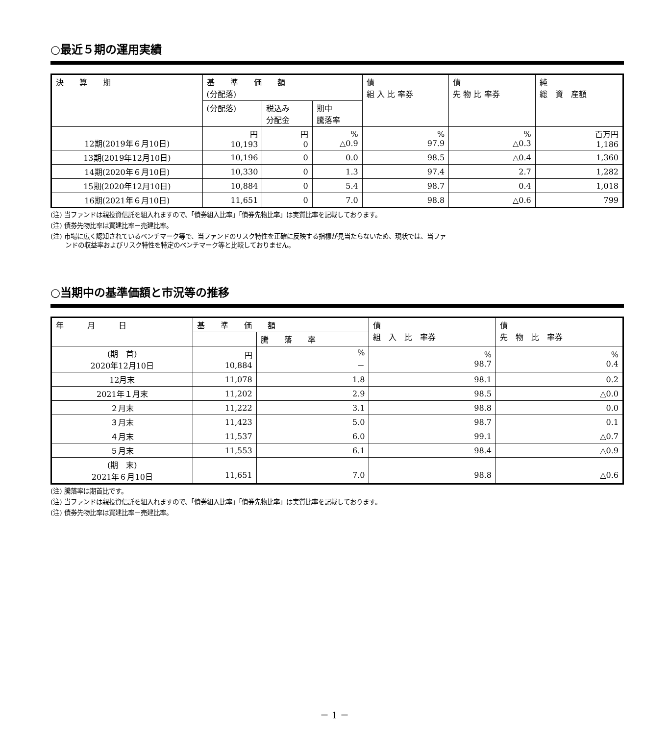○最近５期の運用実績
| 決 算 期 | 基 準 価 額 (分配落) | | | 債 組 入 比 率券 | 債 先 物 比 率券 | 純 総 資 産額 |
| --- | --- | --- | --- | --- | --- | --- |
| | (分配落) | 税込み 分配金 | 期中 騰落率 | | | |
| 12期(2019年６月10日) | 円 10,193 | 円 0 | % △0.9 | % 97.9 | % △0.3 | 百万円 1,186 |
| 13期(2019年12月10日) | 10,196 | 0 | 0.0 | 98.5 | △0.4 | 1,360 |
| 14期(2020年６月10日) | 10,330 | 0 | 1.3 | 97.4 | 2.7 | 1,282 |
| 15期(2020年12月10日) | 10,884 | 0 | 5.4 | 98.7 | 0.4 | 1,018 |
| 16期(2021年６月10日) | 11,651 | 0 | 7.0 | 98.8 | △0.6 | 799 |
(注) 当ファンドは親投資信託を組入れますので、「債券組入比率」「債券先物比率」は実質比率を記載しております。
(注) 債券先物比率は買建比率－売建比率。
(注) 市場に広く認知されているベンチマーク等で、当ファンドのリスク特性を正確に反映する指標が見当たらないため、現状では、当ファ
ンドの収益率およびリスク特性を特定のベンチマーク等と比較しておりません。
○当期中の基準価額と市況等の推移
| 年 月 日 | 基 準 価 額 | | 債 組 入 比 率券 | 債 先 物 比 率券 |
| --- | --- | --- | --- | --- |
| | | 騰 落 率 | | |
| (期 首) 2020年12月10日 | 円 10,884 | % － | % 98.7 | % 0.4 |
| 12月末 | 11,078 | 1.8 | 98.1 | 0.2 |
| 2021年１月末 | 11,202 | 2.9 | 98.5 | △0.0 |
| ２月末 | 11,222 | 3.1 | 98.8 | 0.0 |
| ３月末 | 11,423 | 5.0 | 98.7 | 0.1 |
| ４月末 | 11,537 | 6.0 | 99.1 | △0.7 |
| ５月末 | 11,553 | 6.1 | 98.4 | △0.9 |
| (期 末) 2021年６月10日 | 11,651 | 7.0 | 98.8 | △0.6 |
(注) 騰落率は期首比です。
(注) 当ファンドは親投資信託を組入れますので、「債券組入比率」「債券先物比率」は実質比率を記載しております。
(注) 債券先物比率は買建比率－売建比率。
－ 1 －